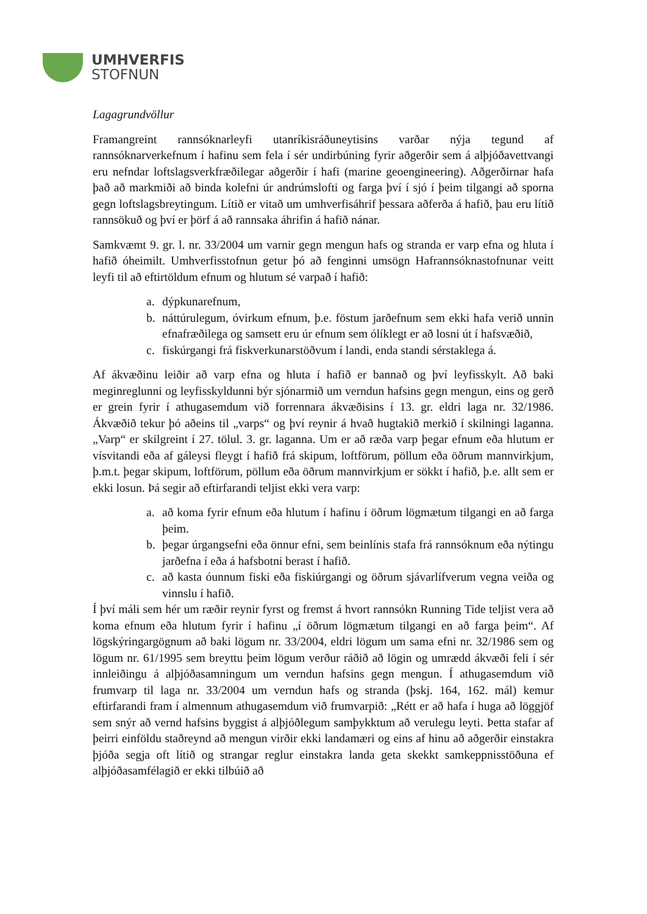UMHVERFIS
STOFNUN
Lagagrundvöllur
Framangreint rannsóknarleyfi utanríkisráðuneytisins varðar nýja tegund af rannsóknarverkefnum í hafinu sem fela í sér undirbúning fyrir aðgerðir sem á alþjóðavettvangi eru nefndar loftslagsverkfræðilegar aðgerðir í hafi (marine geoengineering). Aðgerðirnar hafa það að markmiði að binda kolefni úr andrúmslofti og farga því í sjó í þeim tilgangi að sporna gegn loftslagsbreytingum. Lítið er vitað um umhverfisáhrif þessara aðferða á hafið, þau eru lítið rannsökuð og því er þörf á að rannsaka áhrifin á hafið nánar.
Samkvæmt 9. gr. l. nr. 33/2004 um varnir gegn mengun hafs og stranda er varp efna og hluta í hafið óheimilt. Umhverfisstofnun getur þó að fenginni umsögn Hafrannsóknastofnunar veitt leyfi til að eftirtöldum efnum og hlutum sé varpað í hafið:
a. dýpkunarefnum,
b. náttúrulegum, óvirkum efnum, þ.e. föstum jarðefnum sem ekki hafa verið unnin efnafræðilega og samsett eru úr efnum sem ólíklegt er að losni út í hafsvæðið,
c. fiskúrgangi frá fiskverkunarstöðvum í landi, enda standi sérstaklega á.
Af ákvæðinu leiðir að varp efna og hluta í hafið er bannað og því leyfisskylt. Að baki meginreglunni og leyfisskyldunni býr sjónarmið um verndun hafsins gegn mengun, eins og gerð er grein fyrir í athugasemdum við forrennara ákvæðisins í 13. gr. eldri laga nr. 32/1986. Ákvæðið tekur þó aðeins til „varps“ og því reynir á hvað hugtakið merkið í skilningi laganna. „Varp“ er skilgreint í 27. tölul. 3. gr. laganna. Um er að ræða varp þegar efnum eða hlutum er vísvitandi eða af gáleysi fleygt í hafið frá skipum, loftförum, pöllum eða öðrum mannvirkjum, þ.m.t. þegar skipum, loftförum, pöllum eða öðrum mannvirkjum er sökkt í hafið, þ.e. allt sem er ekki losun. Þá segir að eftirfarandi teljist ekki vera varp:
a. að koma fyrir efnum eða hlutum í hafinu í öðrum lögmætum tilgangi en að farga þeim.
b. þegar úrgangsefni eða önnur efni, sem beinlínis stafa frá rannsóknum eða nýtingu jarðefna í eða á hafsbotni berast í hafið.
c. að kasta óunnum fiski eða fiskiúrgangi og öðrum sjávarlífverum vegna veiða og vinnslu í hafið.
Í því máli sem hér um ræðir reynir fyrst og fremst á hvort rannsókn Running Tide teljist vera að koma efnum eða hlutum fyrir í hafinu „í öðrum lögmætum tilgangi en að farga þeim“. Af lögskýringargögnum að baki lögum nr. 33/2004, eldri lögum um sama efni nr. 32/1986 sem og lögum nr. 61/1995 sem breyttu þeim lögum verður ráðið að lögin og umrædd ákvæði feli í sér innleiðingu á alþjóðasamningum um verndun hafsins gegn mengun. Í athugasemdum við frumvarp til laga nr. 33/2004 um verndun hafs og stranda (þskj. 164, 162. mál) kemur eftirfarandi fram í almennum athugasemdum við frumvarpið: „Rétt er að hafa í huga að löggjöf sem snýr að vernd hafsins byggist á alþjóðlegum samþykktum að verulegu leyti. Þetta stafar af þeirri einföldu staðreynd að mengun virðir ekki landamæri og eins af hinu að aðgerðir einstakra þjóða segja oft lítið og strangar reglur einstakra landa geta skekkt samkeppnisstöðuna ef alþjóðasamfélagið er ekki tilbúið að